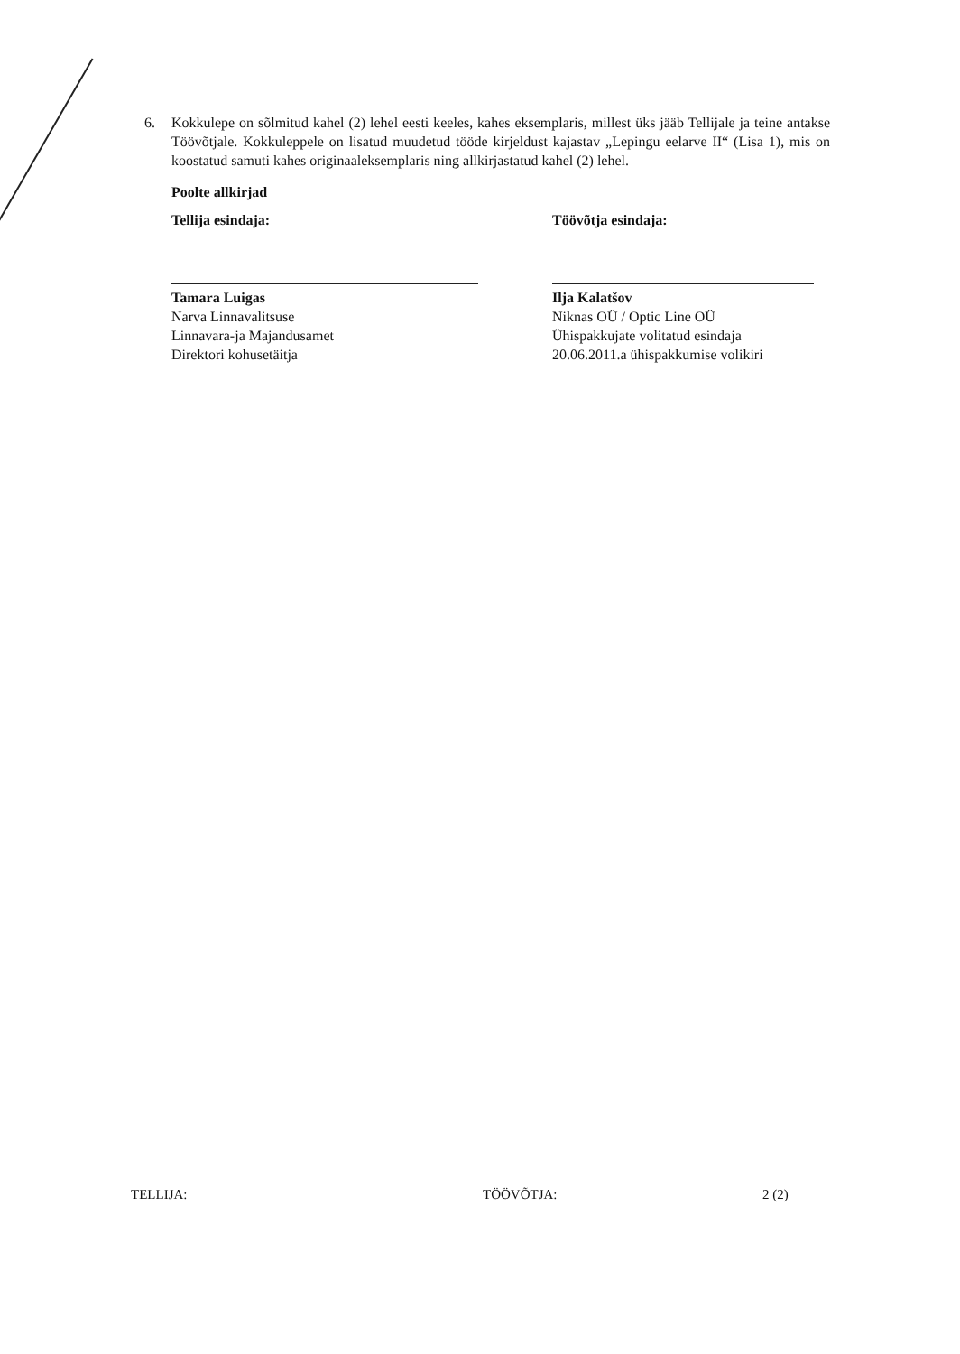6. Kokkulepe on sõlmitud kahel (2) lehel eesti keeles, kahes eksemplaris, millest üks jääb Tellijale ja teine antakse Töövõtjale. Kokkuleppele on lisatud muudetud tööde kirjeldust kajastav „Lepingu eelarve II“ (Lisa 1), mis on koostatud samuti kahes originaaleksemplaris ning allkirjastatud kahel (2) lehel.
Poolte allkirjad
Tellija esindaja:
Tamara Luigas
Narva Linnavalitsuse
Linnavara-ja Majandusamet
Direktori kohusetäitja
Töövõtja esindaja:
Ilja Kalatšov
Niknas OÜ / Optic Line OÜ
Ühispakkujate volitatud esindaja
20.06.2011.a ühispakkumise volikiri
TELLIJA: TÖÖVÕTJA: 2 (2)